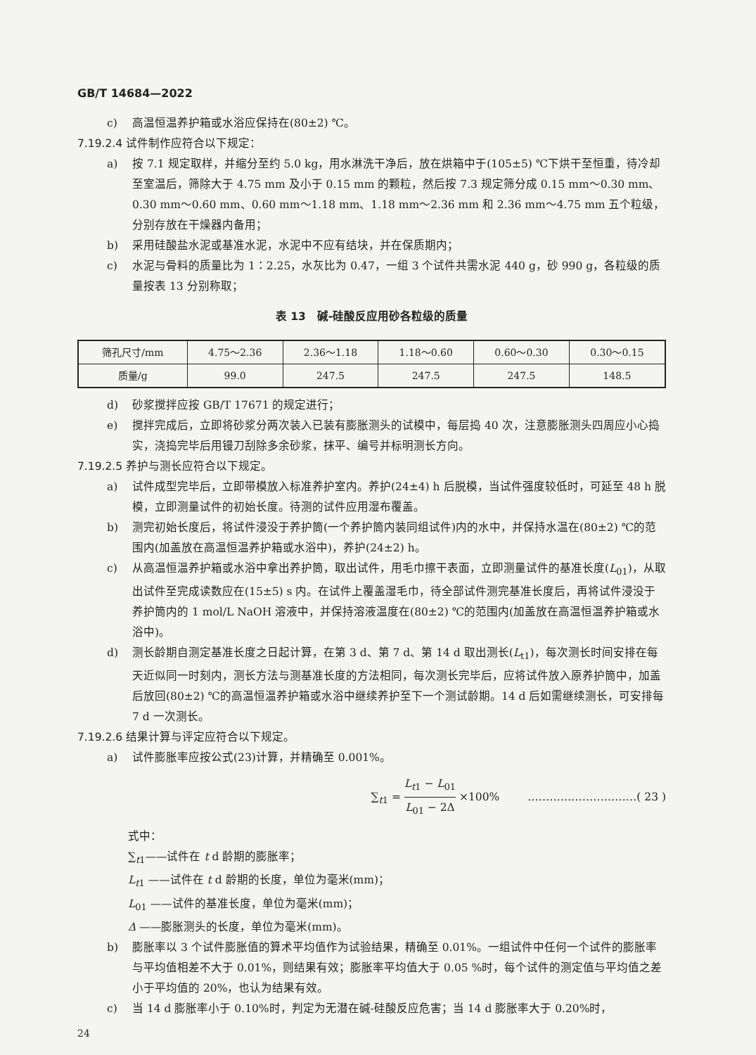GB/T 14684—2022
c) 高温恒温养护箱或水浴应保持在(80±2) ℃。
7.19.2.4 试件制作应符合以下规定：
a) 按 7.1 规定取样，并缩分至约 5.0 kg，用水淋洗干净后，放在烘箱中于(105±5) ℃下烘干至恒重，待冷却至室温后，筛除大于 4.75 mm 及小于 0.15 mm 的颗粒，然后按 7.3 规定筛分成 0.15 mm～0.30 mm、0.30 mm～0.60 mm、0.60 mm～1.18 mm、1.18 mm～2.36 mm 和 2.36 mm～4.75 mm 五个粒级，分别存放在干燥器内备用；
b) 采用硅酸盐水泥或基准水泥，水泥中不应有结块，并在保质期内；
c) 水泥与骨料的质量比为 1∶2.25，水灰比为 0.47，一组 3 个试件共需水泥 440 g，砂 990 g，各粒级的质量按表 13 分别称取；
表 13　碱-硅酸反应用砂各粒级的质量
| 筛孔尺寸/mm | 4.75～2.36 | 2.36～1.18 | 1.18～0.60 | 0.60～0.30 | 0.30～0.15 |
| --- | --- | --- | --- | --- | --- |
| 质量/g | 99.0 | 247.5 | 247.5 | 247.5 | 148.5 |
d) 砂浆搅拌应按 GB/T 17671 的规定进行；
e) 搅拌完成后，立即将砂浆分两次装入已装有膨胀测头的试模中，每层捣 40 次，注意膨胀测头四周应小心捣实，浇捣完毕后用镘刀刮除多余砂浆，抹平、编号并标明测长方向。
7.19.2.5 养护与测长应符合以下规定。
a) 试件成型完毕后，立即带模放入标准养护室内。养护(24±4) h 后脱模，当试件强度较低时，可延至 48 h 脱模，立即测量试件的初始长度。待测的试件应用湿布覆盖。
b) 测完初始长度后，将试件浸没于养护筒(一个养护筒内装同组试件)内的水中，并保持水温在(80±2) ℃的范围内(加盖放在高温恒温养护箱或水浴中)，养护(24±2) h。
c) 从高温恒温养护箱或水浴中拿出养护筒，取出试件，用毛巾擦干表面，立即测量试件的基准长度(L<sub>01</sub>)，从取出试件至完成读数应在(15±5) s 内。在试件上覆盖湿毛巾，待全部试件测完基准长度后，再将试件浸没于养护筒内的 1 mol/L NaOH 溶液中，并保持溶液温度在(80±2) ℃的范围内(加盖放在高温恒温养护箱或水浴中)。
d) 测长龄期自测定基准长度之日起计算，在第 3 d、第 7 d、第 14 d 取出测长(L<sub>t1</sub>)，每次测长时间安排在每天近似同一时刻内，测长方法与测基准长度的方法相同，每次测长完毕后，应将试件放入原养护筒中，加盖后放回(80±2) ℃的高温恒温养护箱或水浴中继续养护至下一个测试龄期。14 d 后如需继续测长，可安排每 7 d 一次测长。
7.19.2.6 结果计算与评定应符合以下规定。
a) 试件膨胀率应按公式(23)计算，并精确至 0.001%。
∑<sub>t1</sub> = L<sub>t1</sub> − L<sub>01</sub> L<sub>01</sub> − 2Δ ×100% …………………………( 23 )
式中：
∑<sub>t1</sub>——试件在 t d 龄期的膨胀率；
L<sub>t1</sub> ——试件在 t d 龄期的长度，单位为毫米(mm)；
L<sub>01</sub> ——试件的基准长度，单位为毫米(mm)；
Δ ——膨胀测头的长度，单位为毫米(mm)。
b) 膨胀率以 3 个试件膨胀值的算术平均值作为试验结果，精确至 0.01%。一组试件中任何一个试件的膨胀率与平均值相差不大于 0.01%，则结果有效；膨胀率平均值大于 0.05 %时，每个试件的测定值与平均值之差小于平均值的 20%，也认为结果有效。
c) 当 14 d 膨胀率小于 0.10%时，判定为无潜在碱-硅酸反应危害；当 14 d 膨胀率大于 0.20%时，
24